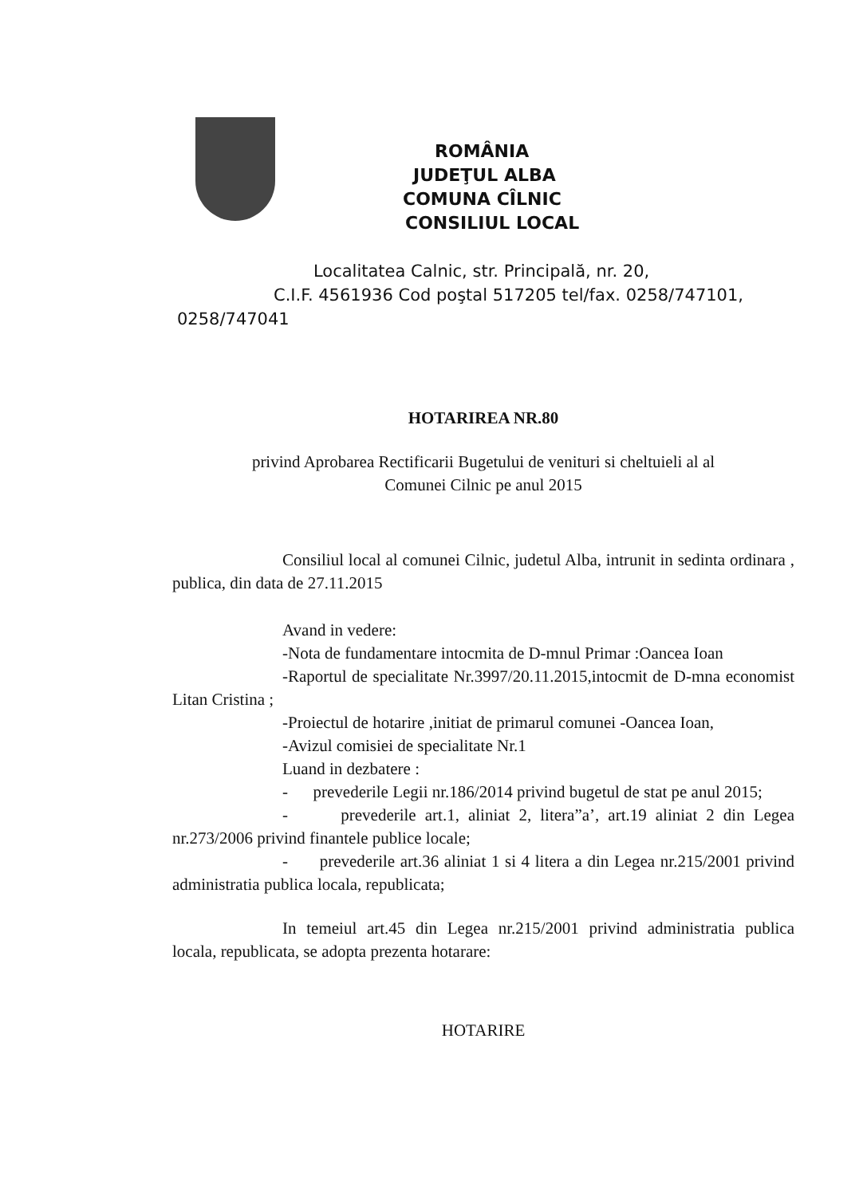ROMÂNIA
JUDEŢUL ALBA
COMUNA CÎLNIC
CONSILIUL LOCAL
Localitatea Calnic, str. Principală, nr. 20,
C.I.F. 4561936 Cod poştal 517205 tel/fax. 0258/747101,
0258/747041
HOTARIREA NR.80
privind Aprobarea Rectificarii Bugetului de venituri si cheltuieli al al
Comunei Cilnic pe anul 2015
Consiliul local al comunei Cilnic, judetul Alba, intrunit in sedinta ordinara , publica, din data de 27.11.2015
Avand in vedere:
-Nota de fundamentare intocmita de D-mnul Primar :Oancea Ioan
-Raportul de specialitate Nr.3997/20.11.2015,intocmit de D-mna economist Litan Cristina ;
-Proiectul de hotarire ,initiat de primarul comunei -Oancea Ioan,
-Avizul comisiei de specialitate Nr.1
Luand in dezbatere :
- prevederile Legii nr.186/2014 privind bugetul de stat pe anul 2015;
- prevederile art.1, aliniat 2, litera”a’, art.19 aliniat 2 din Legea nr.273/2006 privind finantele publice locale;
- prevederile art.36 aliniat 1 si 4 litera a din Legea nr.215/2001 privind administratia publica locala, republicata;
In temeiul art.45 din Legea nr.215/2001 privind administratia publica locala, republicata, se adopta prezenta hotarare:
HOTARIRE